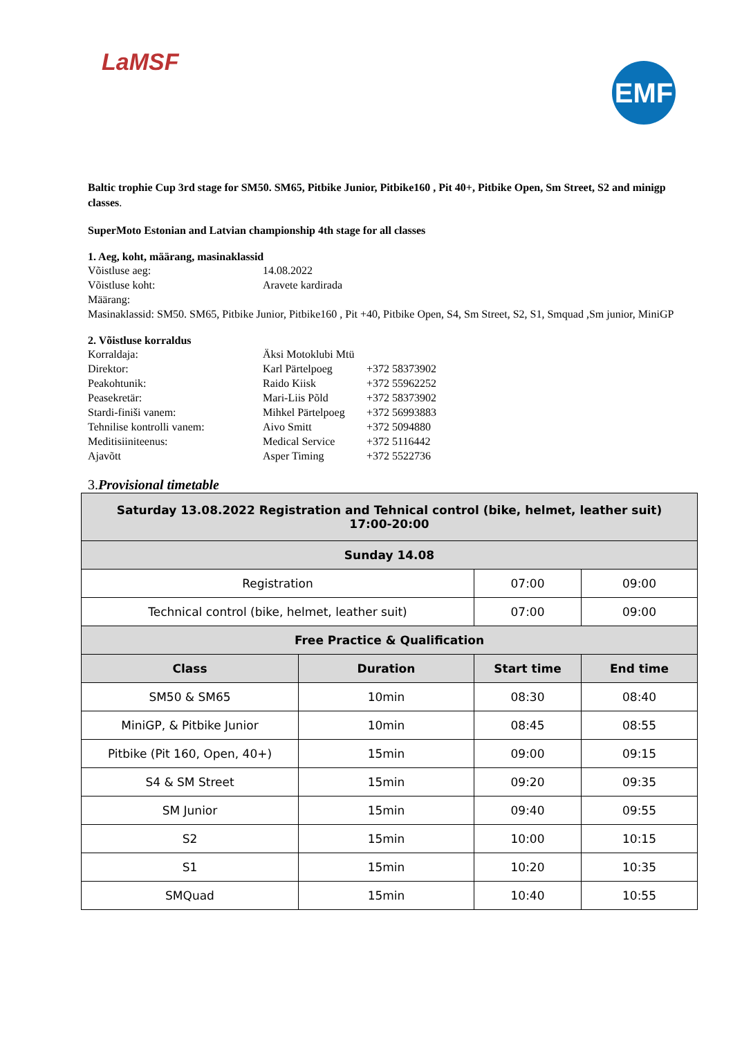LaMSF
EMF
Baltic trophie Cup 3rd stage for SM50. SM65, Pitbike Junior, Pitbike160 , Pit 40+, Pitbike Open, Sm Street, S2 and minigp classes.
SuperMoto Estonian and Latvian championship 4th stage for all classes
1. Aeg, koht, määrang, masinaklassid
Võistluse aeg: 14.08.2022
Võistluse koht: Aravete kardirada
Määrang:
Masinaklassid: SM50. SM65, Pitbike Junior, Pitbike160 , Pit +40, Pitbike Open, S4, Sm Street, S2, S1, Smquad ,Sm junior, MiniGP
2. Võistluse korraldus
Korraldaja: Äksi Motoklubi Mtü
Direktor: Karl Pärtelpoeg +372 58373902
Peakohtunik: Raido Kiisk +372 55962252
Peasekretär: Mari-Liis Põld +372 58373902
Stardi-finiši vanem: Mihkel Pärtelpoeg +372 56993883
Tehnilise kontrolli vanem: Aivo Smitt +372 5094880
Meditisiiniteenus: Medical Service +372 5116442
Ajavõtt Asper Timing +372 5522736
3.Provisional timetable
| Saturday 13.08.2022 Registration and Tehnical control (bike, helmet, leather suit) 17:00-20:00 | | | |
| Sunday 14.08 | | | |
| Registration | | 07:00 | 09:00 |
| Technical control (bike, helmet, leather suit) | | 07:00 | 09:00 |
| Free Practice & Qualification | | | |
| Class | Duration | Start time | End time |
| SM50 & SM65 | 10min | 08:30 | 08:40 |
| MiniGP, & Pitbike Junior | 10min | 08:45 | 08:55 |
| Pitbike (Pit 160, Open, 40+) | 15min | 09:00 | 09:15 |
| S4 & SM Street | 15min | 09:20 | 09:35 |
| SM Junior | 15min | 09:40 | 09:55 |
| S2 | 15min | 10:00 | 10:15 |
| S1 | 15min | 10:20 | 10:35 |
| SMQuad | 15min | 10:40 | 10:55 |